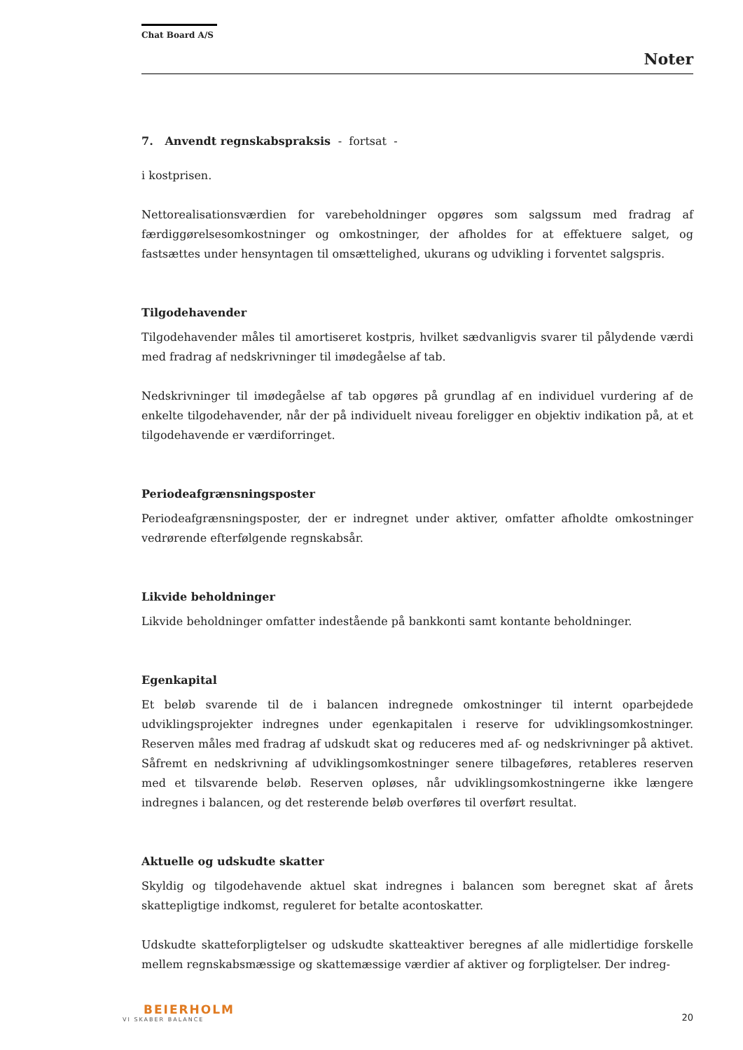Chat Board A/S
Noter
7. Anvendt regnskabspraksis - fortsat -
i kostprisen.
Nettorealisationsværdien for varebeholdninger opgøres som salgssum med fradrag af færdiggørelsesomkostninger og omkostninger, der afholdes for at effektuere salget, og fastsættes under hensyntagen til omsættelighed, ukurans og udvikling i forventet salgspris.
Tilgodehavender
Tilgodehavender måles til amortiseret kostpris, hvilket sædvanligvis svarer til pålydende værdi med fradrag af nedskrivninger til imødegåelse af tab.
Nedskrivninger til imødegåelse af tab opgøres på grundlag af en individuel vurdering af de enkelte tilgodehavender, når der på individuelt niveau foreligger en objektiv indikation på, at et tilgodehavende er værdiforringet.
Periodeafgrænsningsposter
Periodeafgrænsningsposter, der er indregnet under aktiver, omfatter afholdte omkostninger vedrørende efterfølgende regnskabsår.
Likvide beholdninger
Likvide beholdninger omfatter indestående på bankkonti samt kontante beholdninger.
Egenkapital
Et beløb svarende til de i balancen indregnede omkostninger til internt oparbejdede udviklingsprojekter indregnes under egenkapitalen i reserve for udviklingsomkostninger. Reserven måles med fradrag af udskudt skat og reduceres med af- og nedskrivninger på aktivet. Såfremt en nedskrivning af udviklingsomkostninger senere tilbageføres, retableres reserven med et tilsvarende beløb. Reserven opløses, når udviklingsomkostningerne ikke længere indregnes i balancen, og det resterende beløb overføres til overført resultat.
Aktuelle og udskudte skatter
Skyldig og tilgodehavende aktuel skat indregnes i balancen som beregnet skat af årets skattepligtige indkomst, reguleret for betalte acontoskatter.
Udskudte skatteforpligtelser og udskudte skatteaktiver beregnes af alle midlertidige forskelle mellem regnskabsmæssige og skattemæssige værdier af aktiver og forpligtelser. Der indreg-
BEIERHOLM
VI SKABER BALANCE
20